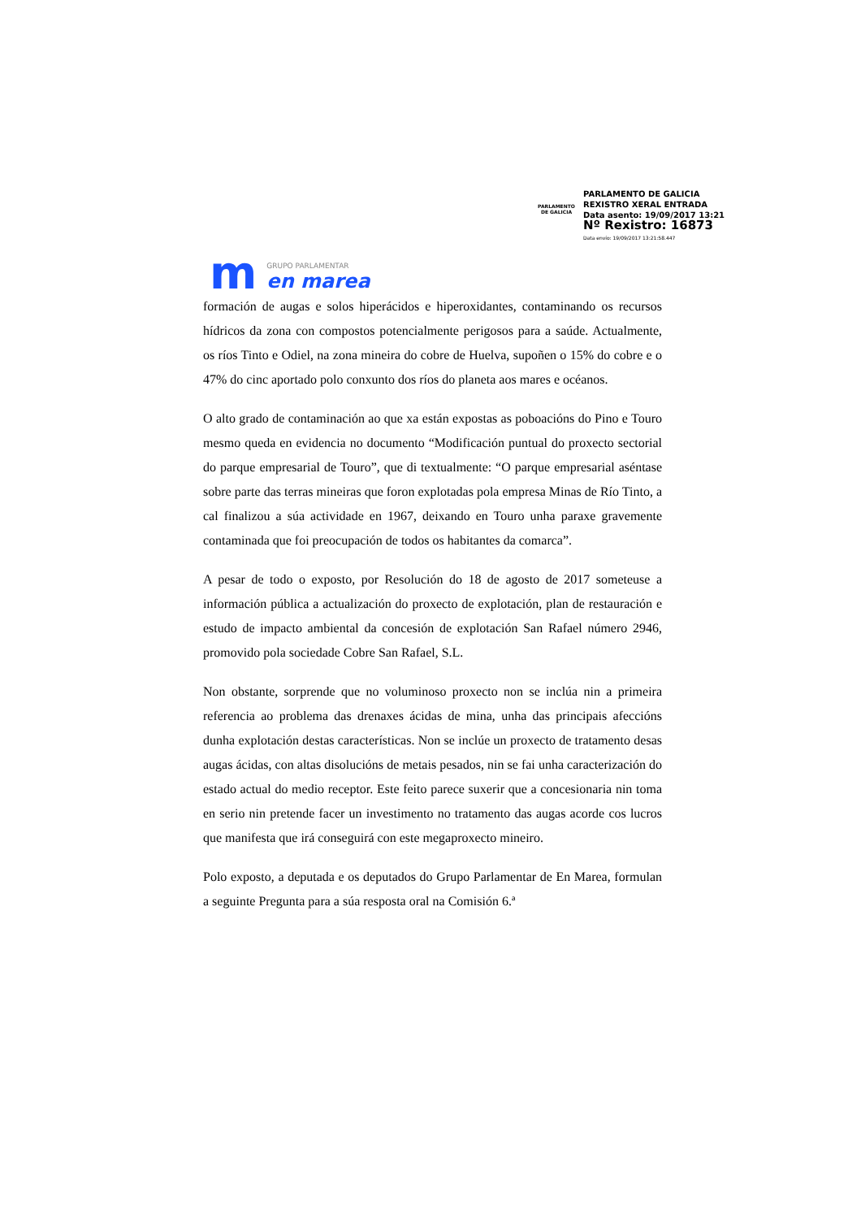PARLAMENTO
DE GALICIA
PARLAMENTO DE GALICIA
REXISTRO XERAL ENTRADA
Data asento: 19/09/2017 13:21
Nº Rexistro: 16873
Data envío: 19/09/2017 13:21:58.447
m
GRUPO PARLAMENTAR
en marea
formación de augas e solos hiperácidos e hiperoxidantes, contaminando os recursos hídricos da zona con compostos potencialmente perigosos para a saúde. Actualmente, os ríos Tinto e Odiel, na zona mineira do cobre de Huelva, supoñen o 15% do cobre e o 47% do cinc aportado polo conxunto dos ríos do planeta aos mares e océanos.
O alto grado de contaminación ao que xa están expostas as poboacións do Pino e Touro mesmo queda en evidencia no documento “Modificación puntual do proxecto sectorial do parque empresarial de Touro”, que di textualmente: “O parque empresarial aséntase sobre parte das terras mineiras que foron explotadas pola empresa Minas de Río Tinto, a cal finalizou a súa actividade en 1967, deixando en Touro unha paraxe gravemente contaminada que foi preocupación de todos os habitantes da comarca”.
A pesar de todo o exposto, por Resolución do 18 de agosto de 2017 someteuse a información pública a actualización do proxecto de explotación, plan de restauración e estudo de impacto ambiental da concesión de explotación San Rafael número 2946, promovido pola sociedade Cobre San Rafael, S.L.
Non obstante, sorprende que no voluminoso proxecto non se inclúa nin a primeira referencia ao problema das drenaxes ácidas de mina, unha das principais afeccións dunha explotación destas características. Non se inclúe un proxecto de tratamento desas augas ácidas, con altas disolucións de metais pesados, nin se fai unha caracterización do estado actual do medio receptor. Este feito parece suxerir que a concesionaria nin toma en serio nin pretende facer un investimento no tratamento das augas acorde cos lucros que manifesta que irá conseguirá con este megaproxecto mineiro.
Polo exposto, a deputada e os deputados do Grupo Parlamentar de En Marea, formulan a seguinte Pregunta para a súa resposta oral na Comisión 6.ª